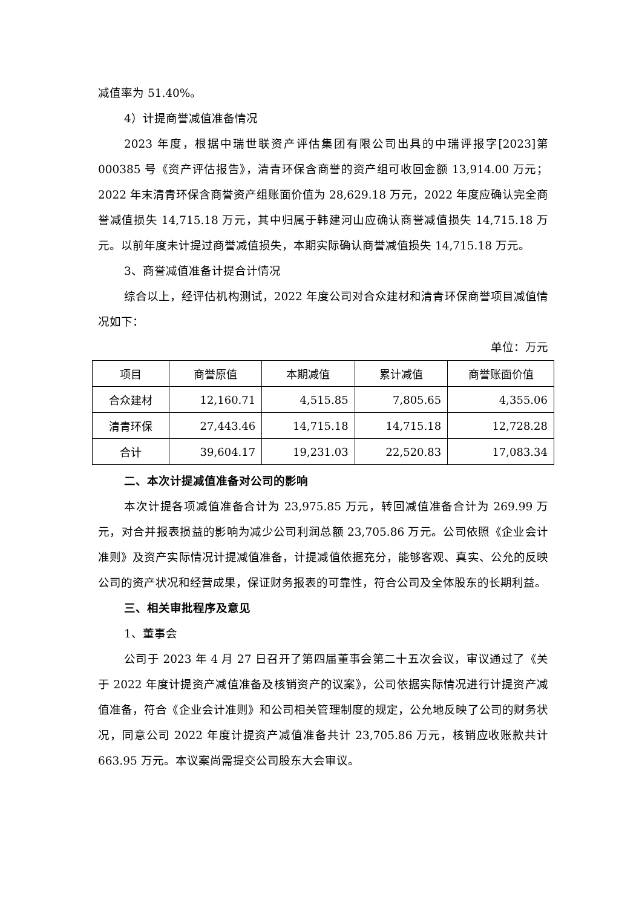减值率为 51.40%。
4）计提商誉减值准备情况
2023 年度，根据中瑞世联资产评估集团有限公司出具的中瑞评报字[2023]第 000385 号《资产评估报告》，清青环保含商誉的资产组可收回金额 13,914.00 万元；2022 年末清青环保含商誉资产组账面价值为 28,629.18 万元，2022 年度应确认完全商誉减值损失 14,715.18 万元，其中归属于韩建河山应确认商誉减值损失 14,715.18 万元。以前年度未计提过商誉减值损失，本期实际确认商誉减值损失 14,715.18 万元。
3、商誉减值准备计提合计情况
综合以上，经评估机构测试，2022 年度公司对合众建材和清青环保商誉项目减值情况如下：
单位：万元
| 项目 | 商誉原值 | 本期减值 | 累计减值 | 商誉账面价值 |
| --- | --- | --- | --- | --- |
| 合众建材 | 12,160.71 | 4,515.85 | 7,805.65 | 4,355.06 |
| 清青环保 | 27,443.46 | 14,715.18 | 14,715.18 | 12,728.28 |
| 合计 | 39,604.17 | 19,231.03 | 22,520.83 | 17,083.34 |
二、本次计提减值准备对公司的影响
本次计提各项减值准备合计为 23,975.85 万元，转回减值准备合计为 269.99 万元，对合并报表损益的影响为减少公司利润总额 23,705.86 万元。公司依照《企业会计准则》及资产实际情况计提减值准备，计提减值依据充分，能够客观、真实、公允的反映公司的资产状况和经营成果，保证财务报表的可靠性，符合公司及全体股东的长期利益。
三、相关审批程序及意见
1、董事会
公司于 2023 年 4 月 27 日召开了第四届董事会第二十五次会议，审议通过了《关于 2022 年度计提资产减值准备及核销资产的议案》，公司依据实际情况进行计提资产减值准备，符合《企业会计准则》和公司相关管理制度的规定，公允地反映了公司的财务状况，同意公司 2022 年度计提资产减值准备共计 23,705.86 万元，核销应收账款共计 663.95 万元。本议案尚需提交公司股东大会审议。